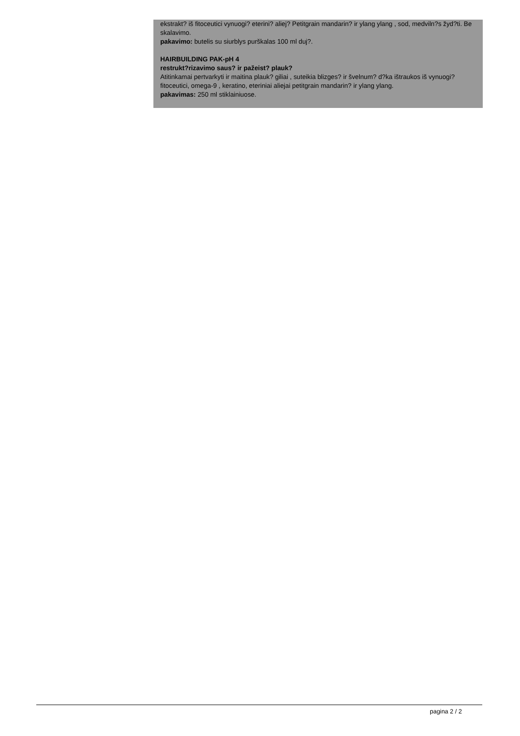ekstrakt? iš fitoceutici vynuogi? eterini? aliej? Petitgrain mandarin? ir ylang ylang , sod, medviln?s žyd?ti. Be skalavimo.
pakavimo: butelis su siurblys purškalas 100 ml duj?.
HAIRBUILDING PAK-pH 4
restrukt?rizavimo saus? ir pažeist? plauk?
Atitinkamai pertvarkyti ir maitina plauk? giliai , suteikia blizges? ir švelnum? d?ka ištraukos iš vynuogi? fitoceutici, omega-9 , keratino, eteriniai aliejai petitgrain mandarin? ir ylang ylang.
pakavimas: 250 ml stiklainiuose.
pagina 2 / 2